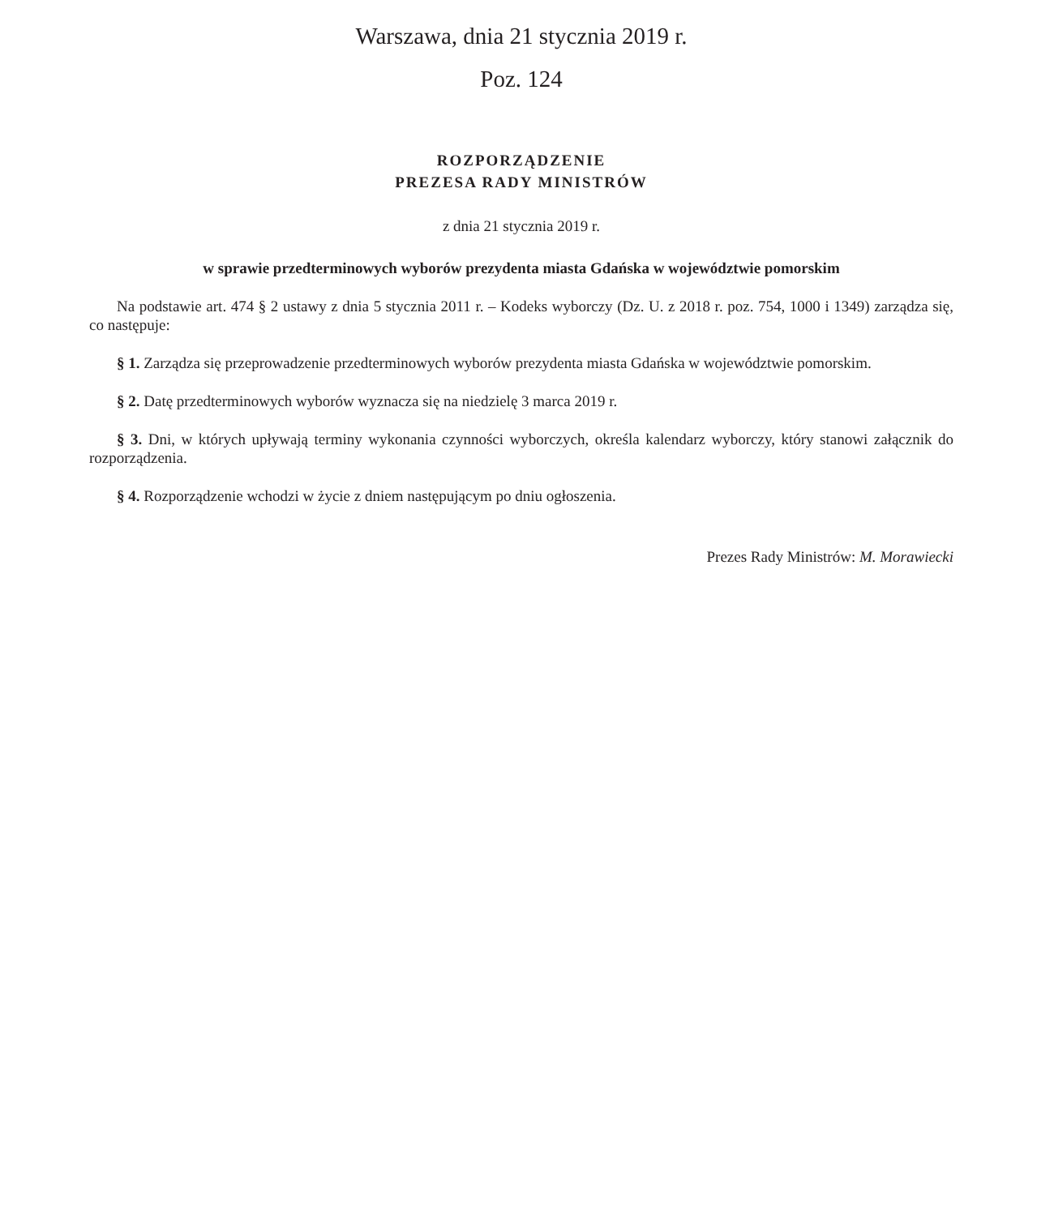Warszawa, dnia 21 stycznia 2019 r.
Poz. 124
ROZPORZĄDZENIE
PREZESA RADY MINISTRÓW
z dnia 21 stycznia 2019 r.
w sprawie przedterminowych wyborów prezydenta miasta Gdańska w województwie pomorskim
Na podstawie art. 474 § 2 ustawy z dnia 5 stycznia 2011 r. – Kodeks wyborczy (Dz. U. z 2018 r. poz. 754, 1000 i 1349) zarządza się, co następuje:
§ 1. Zarządza się przeprowadzenie przedterminowych wyborów prezydenta miasta Gdańska w województwie pomorskim.
§ 2. Datę przedterminowych wyborów wyznacza się na niedzielę 3 marca 2019 r.
§ 3. Dni, w których upływają terminy wykonania czynności wyborczych, określa kalendarz wyborczy, który stanowi załącznik do rozporządzenia.
§ 4. Rozporządzenie wchodzi w życie z dniem następującym po dniu ogłoszenia.
Prezes Rady Ministrów: M. Morawiecki